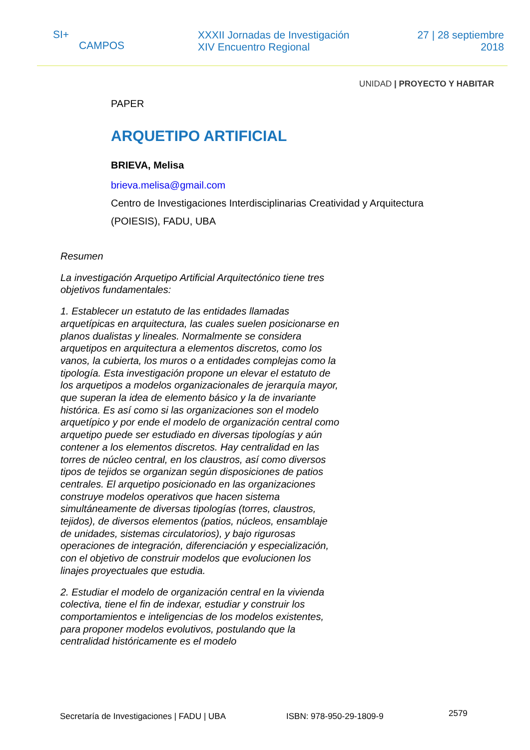SI+
CAMPOS
XXXII Jornadas de Investigación
XIV Encuentro Regional
27 | 28 septiembre
2018
UNIDAD | PROYECTO Y HABITAR
PAPER
ARQUETIPO ARTIFICIAL
BRIEVA, Melisa
brieva.melisa@gmail.com
Centro de Investigaciones Interdisciplinarias Creatividad y Arquitectura
(POIESIS), FADU, UBA
Resumen
La investigación Arquetipo Artificial Arquitectónico tiene tres objetivos fundamentales:
1. Establecer un estatuto de las entidades llamadas arquetípicas en arquitectura, las cuales suelen posicionarse en planos dualistas y lineales. Normalmente se considera arquetipos en arquitectura a elementos discretos, como los vanos, la cubierta, los muros o a entidades complejas como la tipología. Esta investigación propone un elevar el estatuto de los arquetipos a modelos organizacionales de jerarquía mayor, que superan la idea de elemento básico y la de invariante histórica. Es así como si las organizaciones son el modelo arquetípico y por ende el modelo de organización central como arquetipo puede ser estudiado en diversas tipologías y aún contener a los elementos discretos. Hay centralidad en las torres de núcleo central, en los claustros, así como diversos tipos de tejidos se organizan según disposiciones de patios centrales. El arquetipo posicionado en las organizaciones construye modelos operativos que hacen sistema simultáneamente de diversas tipologías (torres, claustros, tejidos), de diversos elementos (patios, núcleos, ensamblaje de unidades, sistemas circulatorios), y bajo rigurosas operaciones de integración, diferenciación y especialización, con el objetivo de construir modelos que evolucionen los linajes proyectuales que estudia.
2. Estudiar el modelo de organización central en la vivienda colectiva, tiene el fin de indexar, estudiar y construir los comportamientos e inteligencias de los modelos existentes, para proponer modelos evolutivos, postulando que la centralidad históricamente es el modelo
Secretaría de Investigaciones | FADU | UBA ISBN: 978-950-29-1809-9 2579